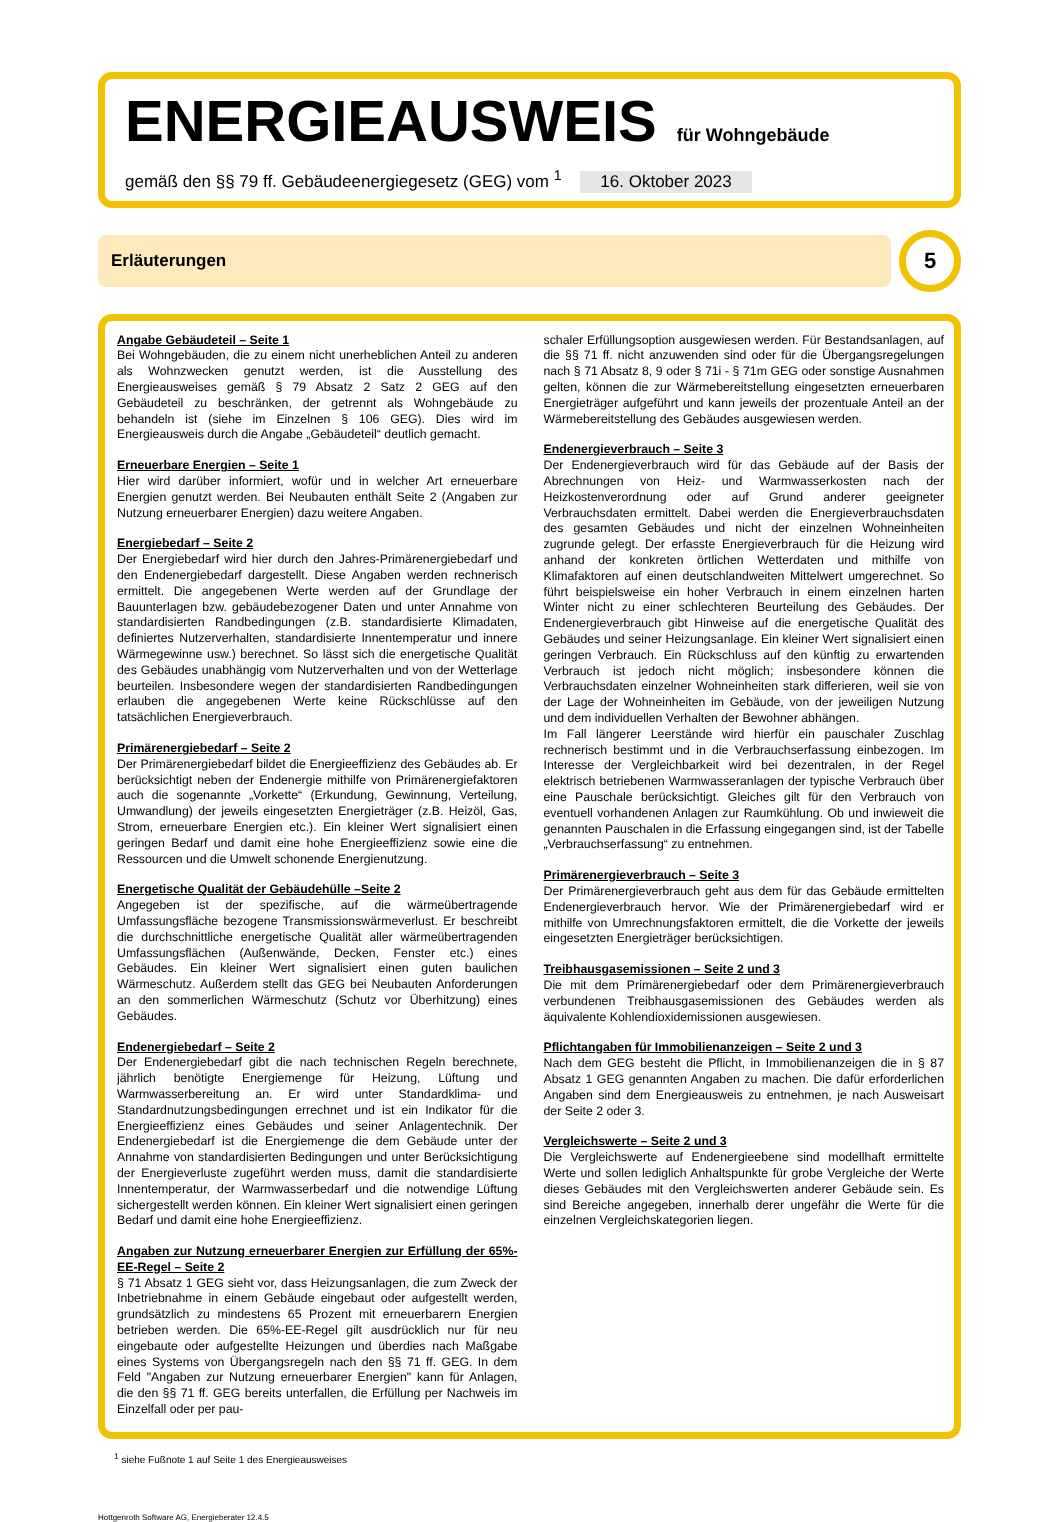ENERGIEAUSWEIS für Wohngebäude
gemäß den §§ 79 ff. Gebäudeenergiegesetz (GEG) vom <sup>1</sup> 16. Oktober 2023
Erläuterungen
5
Angabe Gebäudeteil – Seite 1
Bei Wohngebäuden, die zu einem nicht unerheblichen Anteil zu anderen als Wohnzwecken genutzt werden, ist die Ausstellung des Energieausweises gemäß § 79 Absatz 2 Satz 2 GEG auf den Gebäudeteil zu beschränken, der getrennt als Wohngebäude zu behandeln ist (siehe im Einzelnen § 106 GEG). Dies wird im Energieausweis durch die Angabe „Gebäudeteil“ deutlich gemacht.
Erneuerbare Energien – Seite 1
Hier wird darüber informiert, wofür und in welcher Art erneuerbare Energien genutzt werden. Bei Neubauten enthält Seite 2 (Angaben zur Nutzung erneuerbarer Energien) dazu weitere Angaben.
Energiebedarf – Seite 2
Der Energiebedarf wird hier durch den Jahres-Primärenergiebedarf und den Endenergiebedarf dargestellt. Diese Angaben werden rechnerisch ermittelt. Die angegebenen Werte werden auf der Grundlage der Bauunterlagen bzw. gebäudebezogener Daten und unter Annahme von standardisierten Randbedingungen (z.B. standardisierte Klimadaten, definiertes Nutzerverhalten, standardisierte Innentemperatur und innere Wärmegewinne usw.) berechnet. So lässt sich die energetische Qualität des Gebäudes unabhängig vom Nutzerverhalten und von der Wetterlage beurteilen. Insbesondere wegen der standardisierten Randbedingungen erlauben die angegebenen Werte keine Rückschlüsse auf den tatsächlichen Energieverbrauch.
Primärenergiebedarf – Seite 2
Der Primärenergiebedarf bildet die Energieeffizienz des Gebäudes ab. Er berücksichtigt neben der Endenergie mithilfe von Primärenergiefaktoren auch die sogenannte „Vorkette“ (Erkundung, Gewinnung, Verteilung, Umwandlung) der jeweils eingesetzten Energieträger (z.B. Heizöl, Gas, Strom, erneuerbare Energien etc.). Ein kleiner Wert signalisiert einen geringen Bedarf und damit eine hohe Energieeffizienz sowie eine die Ressourcen und die Umwelt schonende Energienutzung.
Energetische Qualität der Gebäudehülle –Seite 2
Angegeben ist der spezifische, auf die wärmeübertragende Umfassungsfläche bezogene Transmissionswärmeverlust. Er beschreibt die durchschnittliche energetische Qualität aller wärmeübertragenden Umfassungsflächen (Außenwände, Decken, Fenster etc.) eines Gebäudes. Ein kleiner Wert signalisiert einen guten baulichen Wärmeschutz. Außerdem stellt das GEG bei Neubauten Anforderungen an den sommerlichen Wärmeschutz (Schutz vor Überhitzung) eines Gebäudes.
Endenergiebedarf – Seite 2
Der Endenergiebedarf gibt die nach technischen Regeln berechnete, jährlich benötigte Energiemenge für Heizung, Lüftung und Warmwasserbereitung an. Er wird unter Standardklima- und Standardnutzungsbedingungen errechnet und ist ein Indikator für die Energieeffizienz eines Gebäudes und seiner Anlagentechnik. Der Endenergiebedarf ist die Energiemenge die dem Gebäude unter der Annahme von standardisierten Bedingungen und unter Berücksichtigung der Energieverluste zugeführt werden muss, damit die standardisierte Innentemperatur, der Warmwasserbedarf und die notwendige Lüftung sichergestellt werden können. Ein kleiner Wert signalisiert einen geringen Bedarf und damit eine hohe Energieeffizienz.
Angaben zur Nutzung erneuerbarer Energien zur Erfüllung der 65%-EE-Regel – Seite 2
§ 71 Absatz 1 GEG sieht vor, dass Heizungsanlagen, die zum Zweck der Inbetriebnahme in einem Gebäude eingebaut oder aufgestellt werden, grundsätzlich zu mindestens 65 Prozent mit erneuerbarern Energien betrieben werden. Die 65%-EE-Regel gilt ausdrücklich nur für neu eingebaute oder aufgestellte Heizungen und überdies nach Maßgabe eines Systems von Übergangsregeln nach den §§ 71 ff. GEG. In dem Feld "Angaben zur Nutzung erneuerbarer Energien" kann für Anlagen, die den §§ 71 ff. GEG bereits unterfallen, die Erfüllung per Nachweis im Einzelfall oder per pau-
schaler Erfüllungsoption ausgewiesen werden. Für Bestandsanlagen, auf die §§ 71 ff. nicht anzuwenden sind oder für die Übergangsregelungen nach § 71 Absatz 8, 9 oder § 71i - § 71m GEG oder sonstige Ausnahmen gelten, können die zur Wärmebereitstellung eingesetzten erneuerbaren Energieträger aufgeführt und kann jeweils der prozentuale Anteil an der Wärmebereitstellung des Gebäudes ausgewiesen werden.
Endenergieverbrauch – Seite 3
Der Endenergieverbrauch wird für das Gebäude auf der Basis der Abrechnungen von Heiz- und Warmwasserkosten nach der Heizkostenverordnung oder auf Grund anderer geeigneter Verbrauchsdaten ermittelt. Dabei werden die Energieverbrauchsdaten des gesamten Gebäudes und nicht der einzelnen Wohneinheiten zugrunde gelegt. Der erfasste Energieverbrauch für die Heizung wird anhand der konkreten örtlichen Wetterdaten und mithilfe von Klimafaktoren auf einen deutschlandweiten Mittelwert umgerechnet. So führt beispielsweise ein hoher Verbrauch in einem einzelnen harten Winter nicht zu einer schlechteren Beurteilung des Gebäudes. Der Endenergieverbrauch gibt Hinweise auf die energetische Qualität des Gebäudes und seiner Heizungsanlage. Ein kleiner Wert signalisiert einen geringen Verbrauch. Ein Rückschluss auf den künftig zu erwartenden Verbrauch ist jedoch nicht möglich; insbesondere können die Verbrauchsdaten einzelner Wohneinheiten stark differieren, weil sie von der Lage der Wohneinheiten im Gebäude, von der jeweiligen Nutzung und dem individuellen Verhalten der Bewohner abhängen.
Im Fall längerer Leerstände wird hierfür ein pauschaler Zuschlag rechnerisch bestimmt und in die Verbrauchserfassung einbezogen. Im Interesse der Vergleichbarkeit wird bei dezentralen, in der Regel elektrisch betriebenen Warmwasseranlagen der typische Verbrauch über eine Pauschale berücksichtigt. Gleiches gilt für den Verbrauch von eventuell vorhandenen Anlagen zur Raumkühlung. Ob und inwieweit die genannten Pauschalen in die Erfassung eingegangen sind, ist der Tabelle „Verbrauchserfassung“ zu entnehmen.
Primärenergieverbrauch – Seite 3
Der Primärenergieverbrauch geht aus dem für das Gebäude ermittelten Endenergieverbrauch hervor. Wie der Primärenergiebedarf wird er mithilfe von Umrechnungsfaktoren ermittelt, die die Vorkette der jeweils eingesetzten Energieträger berücksichtigen.
Treibhausgasemissionen – Seite 2 und 3
Die mit dem Primärenergiebedarf oder dem Primärenergieverbrauch verbundenen Treibhausgasemissionen des Gebäudes werden als äquivalente Kohlendioxidemissionen ausgewiesen.
Pflichtangaben für Immobilienanzeigen – Seite 2 und 3
Nach dem GEG besteht die Pflicht, in Immobilienanzeigen die in § 87 Absatz 1 GEG genannten Angaben zu machen. Die dafür erforderlichen Angaben sind dem Energieausweis zu entnehmen, je nach Ausweisart der Seite 2 oder 3.
Vergleichswerte – Seite 2 und 3
Die Vergleichswerte auf Endenergieebene sind modellhaft ermittelte Werte und sollen lediglich Anhaltspunkte für grobe Vergleiche der Werte dieses Gebäudes mit den Vergleichswerten anderer Gebäude sein. Es sind Bereiche angegeben, innerhalb derer ungefähr die Werte für die einzelnen Vergleichskategorien liegen.
<sup>1</sup> siehe Fußnote 1 auf Seite 1 des Energieausweises
Hottgenroth Software AG, Energieberater 12.4.5